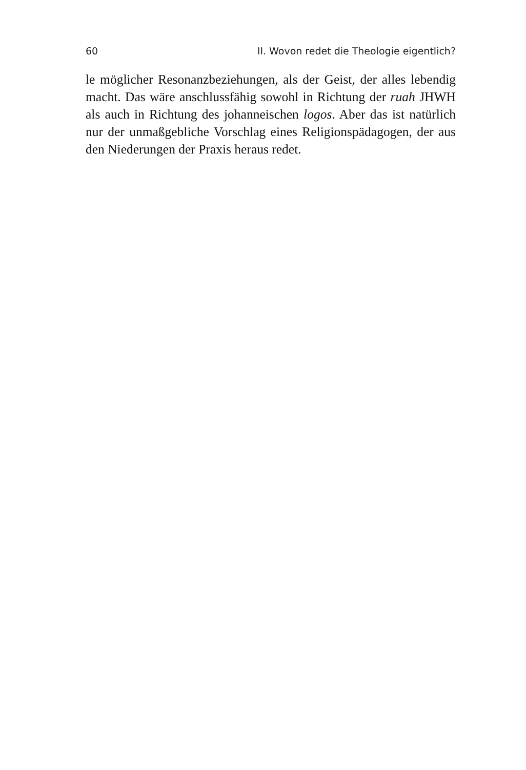60 II. Wovon redet die Theologie eigentlich?
le möglicher Resonanzbeziehungen, als der Geist, der alles lebendig macht. Das wäre anschlussfähig sowohl in Richtung der ruah JHWH als auch in Richtung des johanneischen logos. Aber das ist natürlich nur der unmaßgebliche Vorschlag eines Religionspädago­gen, der aus den Niederungen der Praxis heraus redet.